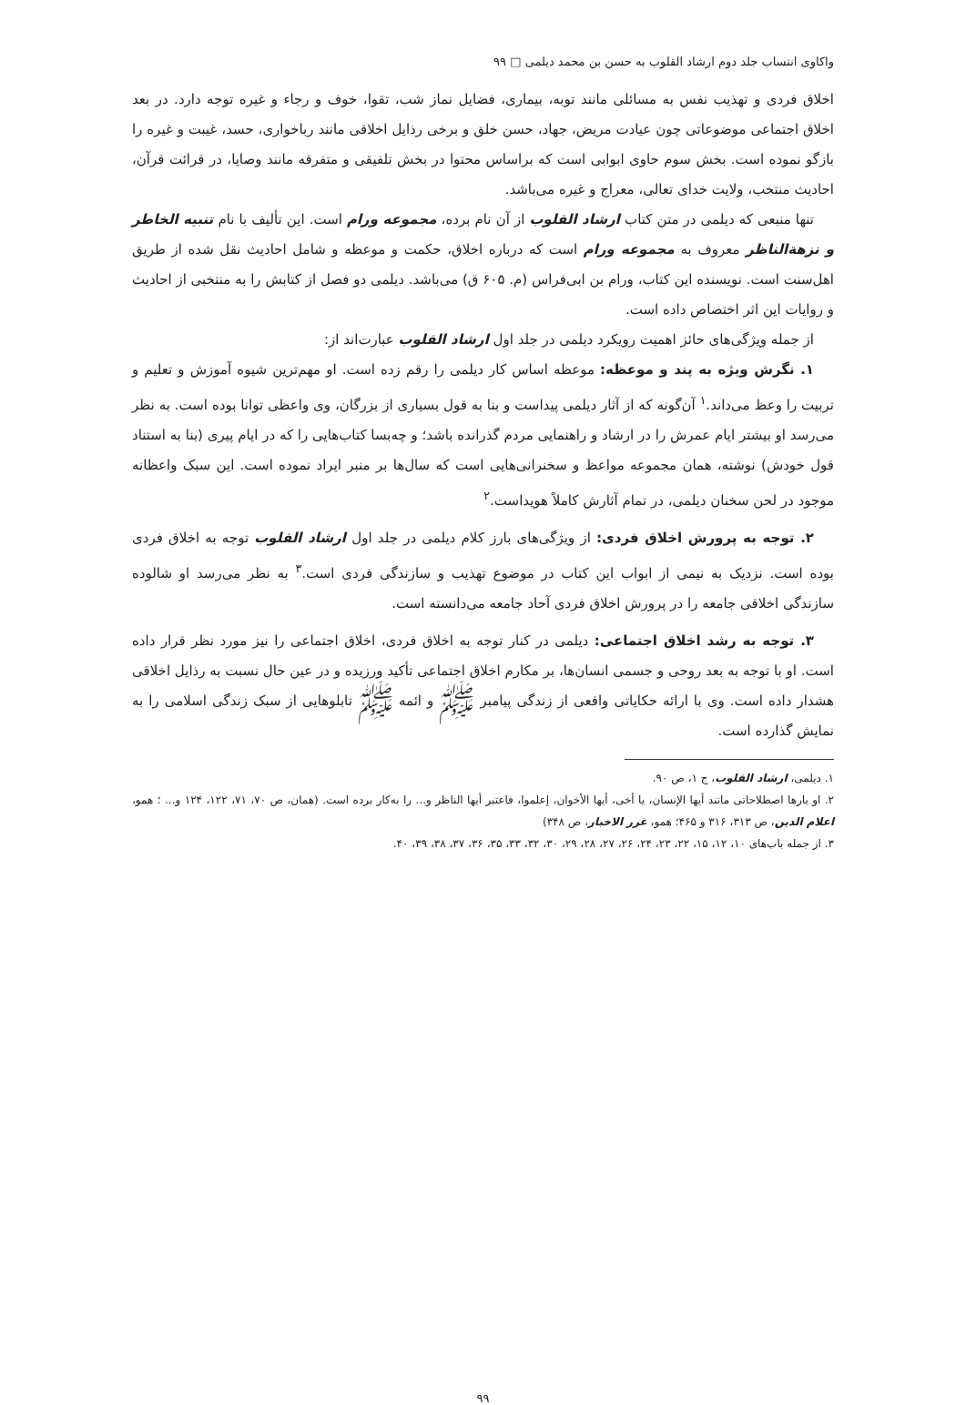واکاوی انتساب جلد دوم ارشاد القلوب به حسن بن محمد دیلمی □ ۹۹
اخلاق فردی و تهذیب نفس به مسائلی مانند توبه، بیماری، فضایل نماز شب، تقوا، خوف و رجاء و غیره توجه دارد. در بعد اخلاق اجتماعی موضوعاتی چون عیادت مریض، جهاد، حسن خلق و برخی رذایل اخلاقی مانند رباخواری، حسد، غیبت و غیره را بازگو نموده است. بخش سوم حاوی ابوابی است که براساس محتوا در بخش تلفیقی و متفرقه مانند وصایا، در قرائت قرآن، احادیث منتخب، ولایت خدای تعالی، معراج و غیره می‌باشد.
تنها منبعی که دیلمی در متن کتاب ارشاد القلوب از آن نام برده، مجموعه ورام است. این تألیف با نام تنبیه الخاطر و نزهة‌الناظر معروف به مجموعه ورام است که درباره اخلاق، حکمت و موعظه و شامل احادیث نقل شده از طریق اهل‌سنت است. نویسنده این کتاب، ورام بن ابی‌فراس (م. ۶۰۵ ق) می‌باشد. دیلمی دو فصل از کتابش را به منتخبی از احادیث و روایات این اثر اختصاص داده است.
از جمله ویژگی‌های حائز اهمیت رویکرد دیلمی در جلد اول ارشاد القلوب عبارت‌اند از:
۱. نگرش ویژه به پند و موعظه: موعظه اساس کار دیلمی را رقم زده است. او مهم‌ترین شیوه آموزش و تعلیم و تربیت را وعظ می‌داند.<sup>۱</sup> آن‌گونه که از آثار دیلمی پیداست و بنا به قول بسیاری از بزرگان، وی واعظی توانا بوده است. به نظر می‌رسد او بیشتر ایام عمرش را در ارشاد و راهنمایی مردم گذرانده باشد؛ و چه‌بسا کتاب‌هایی را که در ایام پیری (بنا به استناد قول خودش) نوشته، همان مجموعه مواعظ و سخنرانی‌هایی است که سال‌ها بر منبر ایراد نموده است. این سبک واعظانه موجود در لحن سخنان دیلمی، در تمام آثارش کاملاً هویداست.<sup>۲</sup>
۲. توجه به پرورش اخلاق فردی: از ویژگی‌های بارز کلام دیلمی در جلد اول ارشاد القلوب توجه به اخلاق فردی بوده است. نزدیک به نیمی از ابواب این کتاب در موضوع تهذیب و سازندگی فردی است.<sup>۳</sup> به نظر می‌رسد او شالوده سازندگی اخلاقی جامعه را در پرورش اخلاق فردی آحاد جامعه می‌دانسته است.
۳. توجه به رشد اخلاق اجتماعی: دیلمی در کنار توجه به اخلاق فردی، اخلاق اجتماعی را نیز مورد نظر قرار داده است. او با توجه به بعد روحی و جسمی انسان‌ها، بر مکارم اخلاق اجتماعی تأکید ورزیده و در عین حال نسبت به رذایل اخلاقی هشدار داده است. وی با ارائه حکایاتی واقعی از زندگی پیامبر ﷺ و ائمه ﷺ تابلوهایی از سبک زندگی اسلامی را به نمایش گذارده است.
۱. دیلمی، ارشاد القلوب، ج ۱، ص ۹۰.
۲. او بارها اصطلاحاتی مانند أیها الإنسان، یا أخی، أیها الأخوان، إعلموا، فاعتبر أیها الناظر و... را به‌کار برده است. (همان، ص ۷۰، ۷۱، ۱۲۲، ۱۲۴ و... ؛ همو، اعلام الدین، ص ۳۱۳، ۳۱۶ و ۴۶۵؛ همو، غرر الاخبار، ص ۳۴۸)
۳. از جمله باب‌های ۱۰، ۱۲، ۱۵، ۲۲، ۲۳، ۲۴، ۲۶، ۲۷، ۲۸، ۲۹، ۳۰، ۳۲، ۳۳، ۳۵، ۳۶، ۳۷، ۳۸، ۳۹، ۴۰.
۹۹